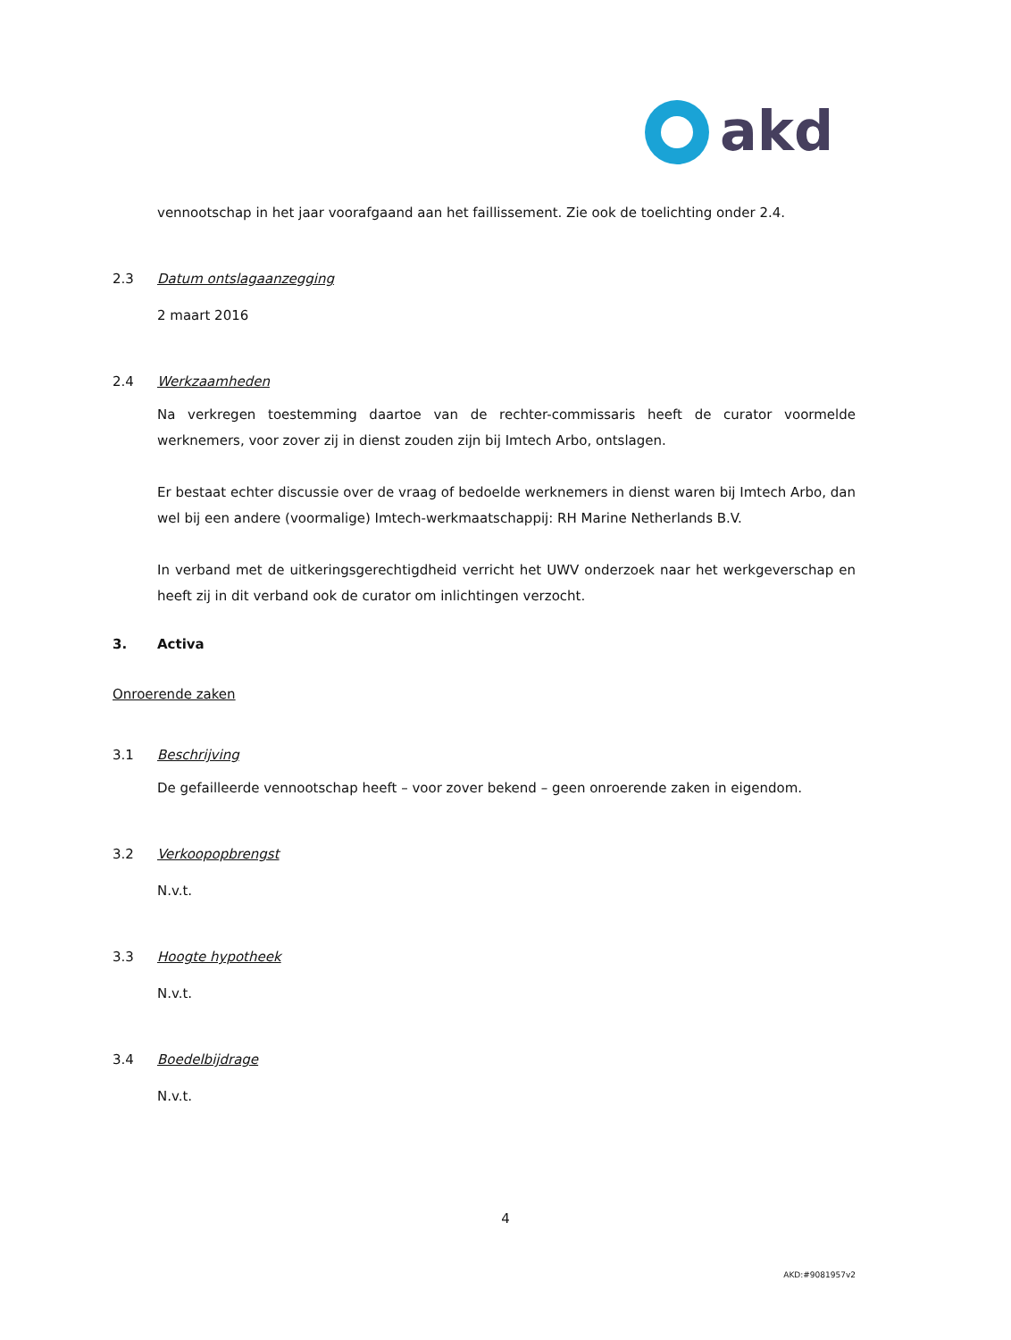akd
vennootschap in het jaar voorafgaand aan het faillissement. Zie ook de toelichting onder 2.4.
2.3 Datum ontslagaanzegging
2 maart 2016
2.4 Werkzaamheden
Na verkregen toestemming daartoe van de rechter-commissaris heeft de curator voormelde werknemers, voor zover zij in dienst zouden zijn bij Imtech Arbo, ontslagen.
Er bestaat echter discussie over de vraag of bedoelde werknemers in dienst waren bij Imtech Arbo, dan wel bij een andere (voormalige) Imtech-werkmaatschappij: RH Marine Netherlands B.V.
In verband met de uitkeringsgerechtigdheid verricht het UWV onderzoek naar het werkgeverschap en heeft zij in dit verband ook de curator om inlichtingen verzocht.
3. Activa
Onroerende zaken
3.1 Beschrijving
De gefailleerde vennootschap heeft – voor zover bekend – geen onroerende zaken in eigendom.
3.2 Verkoopopbrengst
N.v.t.
3.3 Hoogte hypotheek
N.v.t.
3.4 Boedelbijdrage
N.v.t.
4
AKD:#9081957v2